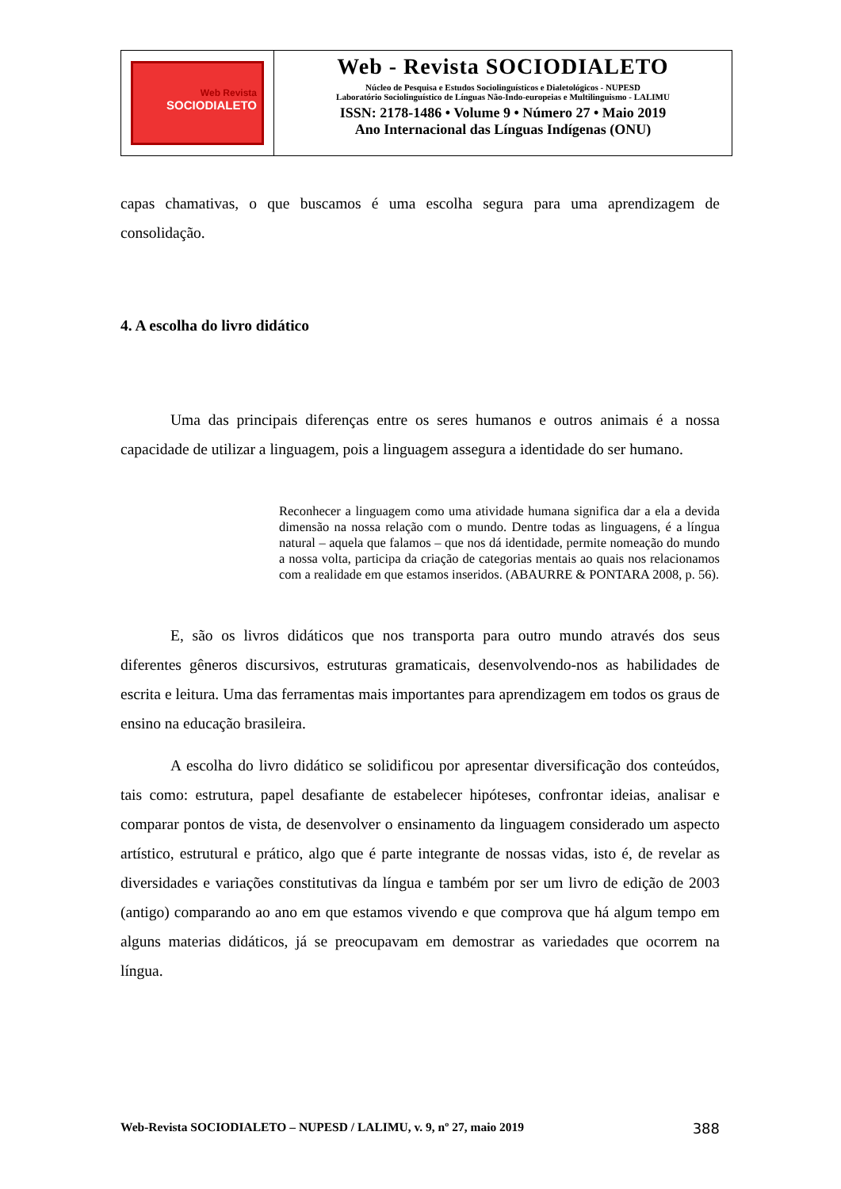Web Revista
SOCIODIALETO
Web - Revista SOCIODIALETO
Núcleo de Pesquisa e Estudos Sociolinguísticos e Dialetológicos - NUPESD
Laboratório Sociolinguístico de Línguas Não-Indo-europeias e Multilinguismo - LALIMU
ISSN: 2178-1486 • Volume 9 • Número 27 • Maio 2019
Ano Internacional das Línguas Indígenas (ONU)
capas chamativas, o que buscamos é uma escolha segura para uma aprendizagem de consolidação.
4. A escolha do livro didático
Uma das principais diferenças entre os seres humanos e outros animais é a nossa capacidade de utilizar a linguagem, pois a linguagem assegura a identidade do ser humano.
Reconhecer a linguagem como uma atividade humana significa dar a ela a devida dimensão na nossa relação com o mundo. Dentre todas as linguagens, é a língua natural – aquela que falamos – que nos dá identidade, permite nomeação do mundo a nossa volta, participa da criação de categorias mentais ao quais nos relacionamos com a realidade em que estamos inseridos. (ABAURRE & PONTARA 2008, p. 56).
E, são os livros didáticos que nos transporta para outro mundo através dos seus diferentes gêneros discursivos, estruturas gramaticais, desenvolvendo-nos as habilidades de escrita e leitura. Uma das ferramentas mais importantes para aprendizagem em todos os graus de ensino na educação brasileira.
A escolha do livro didático se solidificou por apresentar diversificação dos conteúdos, tais como: estrutura, papel desafiante de estabelecer hipóteses, confrontar ideias, analisar e comparar pontos de vista, de desenvolver o ensinamento da linguagem considerado um aspecto artístico, estrutural e prático, algo que é parte integrante de nossas vidas, isto é, de revelar as diversidades e variações constitutivas da língua e também por ser um livro de edição de 2003 (antigo) comparando ao ano em que estamos vivendo e que comprova que há algum tempo em alguns materias didáticos, já se preocupavam em demostrar as variedades que ocorrem na língua.
Web-Revista SOCIODIALETO – NUPESD / LALIMU, v. 9, nº 27, maio 2019 388